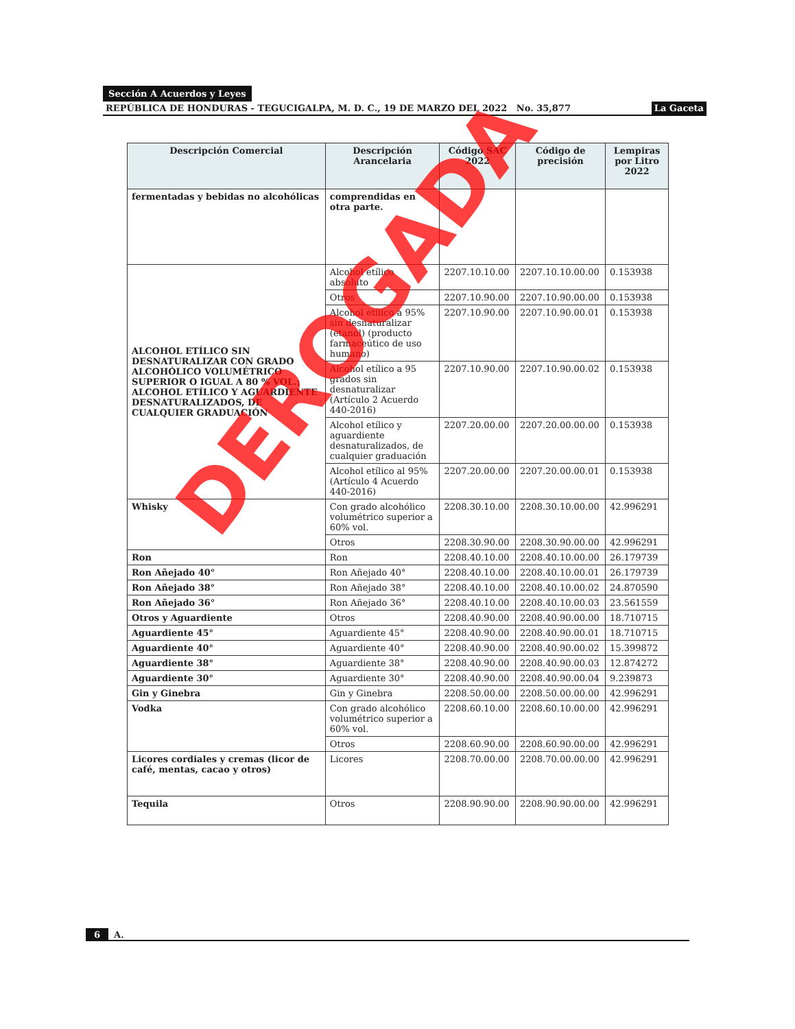Sección A Acuerdos y Leyes
REPÚBLICA DE HONDURAS - TEGUCIGALPA, M. D. C., 19 DE MARZO DEL 2022 No. 35,877 La Gaceta
| Descripción Comercial | Descripción Arancelaria | Código SAC 2022 | Código de precisión | Lempiras por Litro 2022 |
| --- | --- | --- | --- | --- |
| fermentadas y bebidas no alcohólicas | comprendidas en otra parte. | | | |
| ALCOHOL ETÍLICO SIN DESNATURALIZAR CON GRADO ALCOHÓLICO VOLUMÉTRICO SUPERIOR O IGUAL A 80 % VOL.; ALCOHOL ETÍLICO Y AGUARDIENTE DESNATURALIZADOS, DE CUALQUIER GRADUACIÓN | Alcohol etílico absoluto | 2207.10.10.00 | 2207.10.10.00.00 | 0.153938 |
| | Otros | 2207.10.90.00 | 2207.10.90.00.00 | 0.153938 |
| | Alcohol etílico a 95% sin desnaturalizar (etanol) (producto farmaceútico de uso humano) | 2207.10.90.00 | 2207.10.90.00.01 | 0.153938 |
| | Alcohol etílico a 95 grados sin desnaturalizar (Artículo 2 Acuerdo 440-2016) | 2207.10.90.00 | 2207.10.90.00.02 | 0.153938 |
| | Alcohol etílico y aguardiente desnaturalizados, de cualquier graduación | 2207.20.00.00 | 2207.20.00.00.00 | 0.153938 |
| | Alcohol etílico al 95% (Artículo 4 Acuerdo 440-2016) | 2207.20.00.00 | 2207.20.00.00.01 | 0.153938 |
| Whisky | Con grado alcohólico volumétrico superior a 60% vol. | 2208.30.10.00 | 2208.30.10.00.00 | 42.996291 |
| | Otros | 2208.30.90.00 | 2208.30.90.00.00 | 42.996291 |
| Ron | Ron | 2208.40.10.00 | 2208.40.10.00.00 | 26.179739 |
| Ron Añejado 40° | Ron Añejado 40° | 2208.40.10.00 | 2208.40.10.00.01 | 26.179739 |
| Ron Añejado 38° | Ron Añejado 38° | 2208.40.10.00 | 2208.40.10.00.02 | 24.870590 |
| Ron Añejado 36° | Ron Añejado 36° | 2208.40.10.00 | 2208.40.10.00.03 | 23.561559 |
| Otros y Aguardiente | Otros | 2208.40.90.00 | 2208.40.90.00.00 | 18.710715 |
| Aguardiente 45° | Aguardiente 45° | 2208.40.90.00 | 2208.40.90.00.01 | 18.710715 |
| Aguardiente 40° | Aguardiente 40° | 2208.40.90.00 | 2208.40.90.00.02 | 15.399872 |
| Aguardiente 38° | Aguardiente 38° | 2208.40.90.00 | 2208.40.90.00.03 | 12.874272 |
| Aguardiente 30° | Aguardiente 30° | 2208.40.90.00 | 2208.40.90.00.04 | 9.239873 |
| Gin y Ginebra | Gin y Ginebra | 2208.50.00.00 | 2208.50.00.00.00 | 42.996291 |
| Vodka | Con grado alcohólico volumétrico superior a 60% vol. | 2208.60.10.00 | 2208.60.10.00.00 | 42.996291 |
| | Otros | 2208.60.90.00 | 2208.60.90.00.00 | 42.996291 |
| Licores cordiales y cremas (licor de café, mentas, cacao y otros) | Licores | 2208.70.00.00 | 2208.70.00.00.00 | 42.996291 |
| Tequila | Otros | 2208.90.90.00 | 2208.90.90.00.00 | 42.996291 |
DEROGADA
6 A.